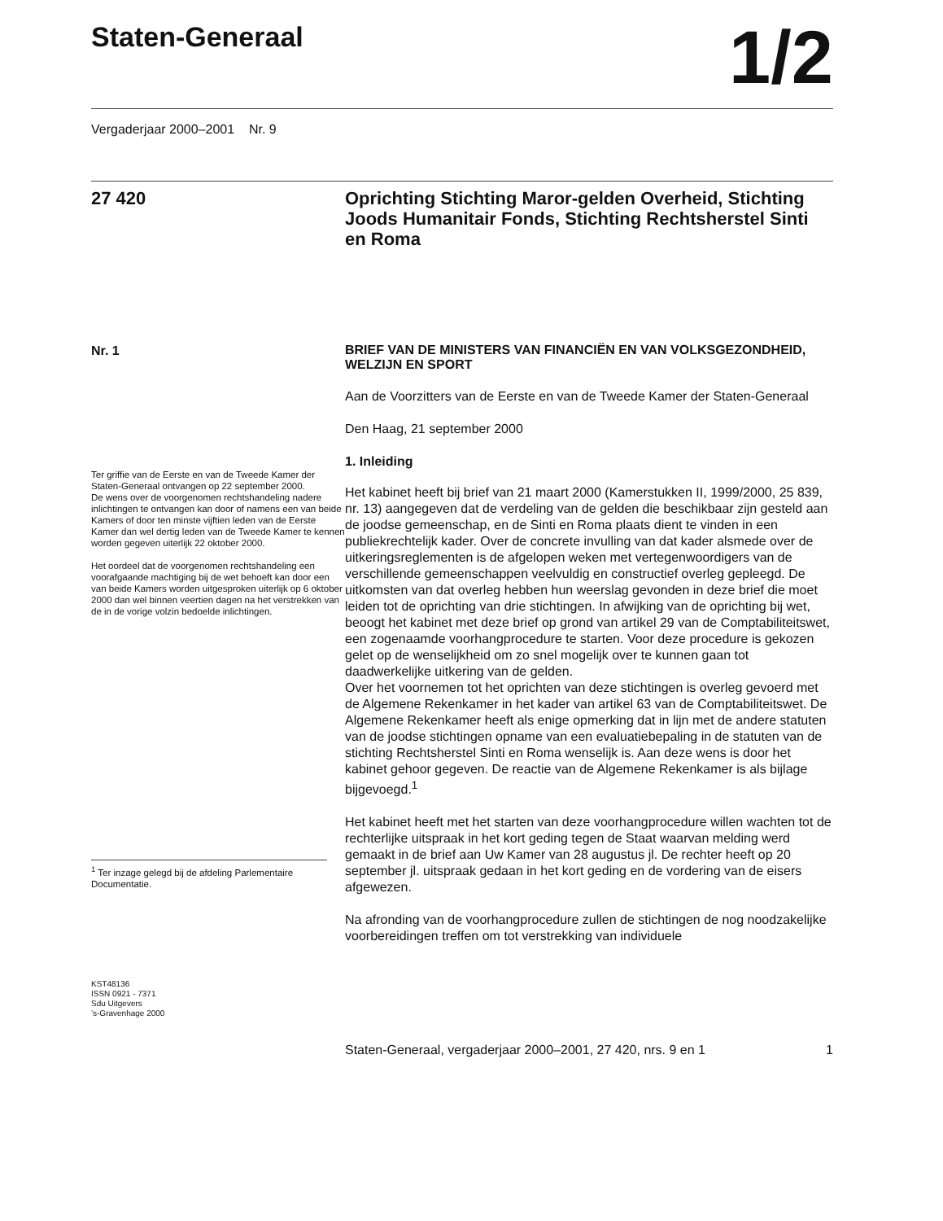Staten-Generaal
1/2
Vergaderjaar 2000–2001 Nr. 9
27 420 Oprichting Stichting Maror-gelden Overheid, Stichting Joods Humanitair Fonds, Stichting Rechtsherstel Sinti en Roma
Nr. 1
Ter griffie van de Eerste en van de Tweede Kamer der Staten-Generaal ontvangen op 22 september 2000.
De wens over de voorgenomen rechtshandeling nadere inlichtingen te ontvangen kan door of namens een van beide Kamers of door ten minste vijftien leden van de Eerste Kamer dan wel dertig leden van de Tweede Kamer te kennen worden gegeven uiterlijk 22 oktober 2000.
Het oordeel dat de voorgenomen rechtshandeling een voorafgaande machtiging bij de wet behoeft kan door een van beide Kamers worden uitgesproken uiterlijk op 6 oktober 2000 dan wel binnen veertien dagen na het verstrekken van de in de vorige volzin bedoelde inlichtingen.
<sup>1</sup> Ter inzage gelegd bij de afdeling Parlementaire Documentatie.
KST48136
ISSN 0921 - 7371
Sdu Uitgevers
’s-Gravenhage 2000
BRIEF VAN DE MINISTERS VAN FINANCIËN EN VAN VOLKSGEZONDHEID, WELZIJN EN SPORT
Aan de Voorzitters van de Eerste en van de Tweede Kamer der Staten-Generaal
Den Haag, 21 september 2000
1. Inleiding
Het kabinet heeft bij brief van 21 maart 2000 (Kamerstukken II, 1999/2000, 25 839, nr. 13) aangegeven dat de verdeling van de gelden die beschikbaar zijn gesteld aan de joodse gemeenschap, en de Sinti en Roma plaats dient te vinden in een publiekrechtelijk kader. Over de concrete invulling van dat kader alsmede over de uitkeringsreglementen is de afgelopen weken met vertegenwoordigers van de verschillende gemeenschappen veelvuldig en constructief overleg gepleegd. De uitkomsten van dat overleg hebben hun weerslag gevonden in deze brief die moet leiden tot de oprichting van drie stichtingen. In afwijking van de oprichting bij wet, beoogt het kabinet met deze brief op grond van artikel 29 van de Comptabiliteitswet, een zogenaamde voorhangprocedure te starten. Voor deze procedure is gekozen gelet op de wenselijkheid om zo snel mogelijk over te kunnen gaan tot daadwerkelijke uitkering van de gelden.
Over het voornemen tot het oprichten van deze stichtingen is overleg gevoerd met de Algemene Rekenkamer in het kader van artikel 63 van de Comptabiliteitswet. De Algemene Rekenkamer heeft als enige opmerking dat in lijn met de andere statuten van de joodse stichtingen opname van een evaluatiebepaling in de statuten van de stichting Rechtsherstel Sinti en Roma wenselijk is. Aan deze wens is door het kabinet gehoor gegeven. De reactie van de Algemene Rekenkamer is als bijlage bijgevoegd.<sup>1</sup>
Het kabinet heeft met het starten van deze voorhangprocedure willen wachten tot de rechterlijke uitspraak in het kort geding tegen de Staat waarvan melding werd gemaakt in de brief aan Uw Kamer van 28 augustus jl. De rechter heeft op 20 september jl. uitspraak gedaan in het kort geding en de vordering van de eisers afgewezen.
Na afronding van de voorhangprocedure zullen de stichtingen de nog noodzakelijke voorbereidingen treffen om tot verstrekking van individuele
Staten-Generaal, vergaderjaar 2000–2001, 27 420, nrs. 9 en 1
1